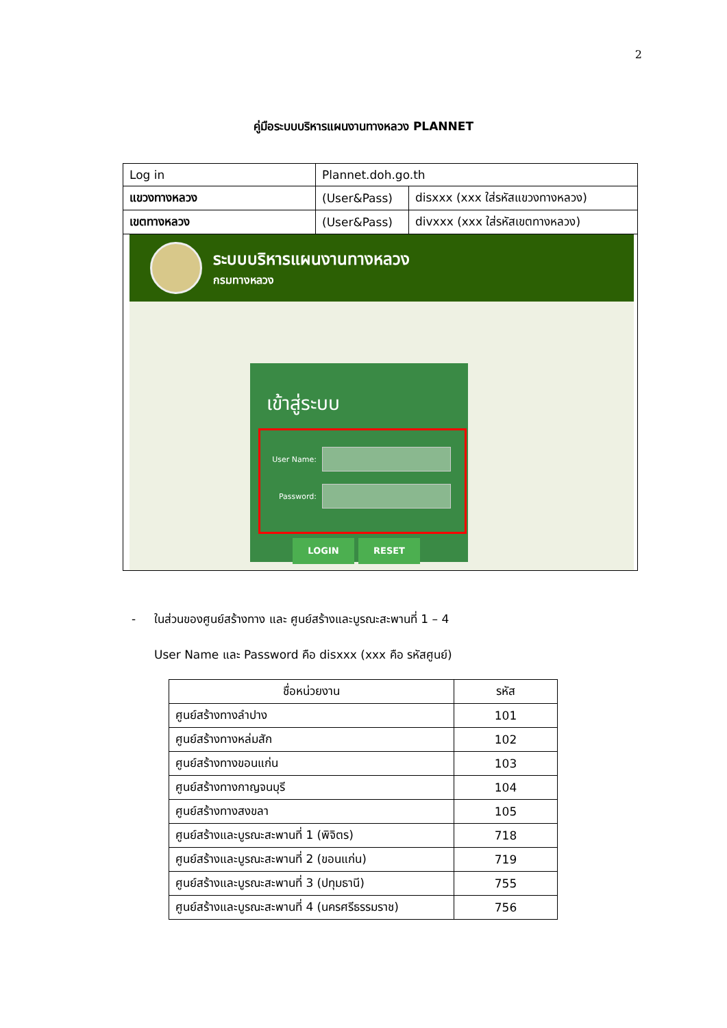2
คู่มือระบบบริหารแผนงานทางหลวง PLANNET
| Log in | Plannet.doh.go.th | |
| แขวงทางหลวง | (User&Pass) | disxxx (xxx ใส่รหัสแขวงทางหลวง) |
| เขตทางหลวง | (User&Pass) | divxxx (xxx ใส่รหัสเขตทางหลวง) |
| ระบบบริหารแผนงานทางหลวง กรมทางหลวง เข้าสู่ระบบ User Name: Password: LOGIN RESET | | |
- ในส่วนของศูนย์สร้างทาง และ ศูนย์สร้างและบูรณะสะพานที่ 1 – 4
User Name และ Password คือ disxxx (xxx คือ รหัสศูนย์)
| ชื่อหน่วยงาน | รหัส |
| --- | --- |
| ศูนย์สร้างทางลำปาง | 101 |
| ศูนย์สร้างทางหล่มสัก | 102 |
| ศูนย์สร้างทางขอนแก่น | 103 |
| ศูนย์สร้างทางกาญจนบุรี | 104 |
| ศูนย์สร้างทางสงขลา | 105 |
| ศูนย์สร้างและบูรณะสะพานที่ 1 (พิจิตร) | 718 |
| ศูนย์สร้างและบูรณะสะพานที่ 2 (ขอนแก่น) | 719 |
| ศูนย์สร้างและบูรณะสะพานที่ 3 (ปทุมธานี) | 755 |
| ศูนย์สร้างและบูรณะสะพานที่ 4 (นครศรีธรรมราช) | 756 |